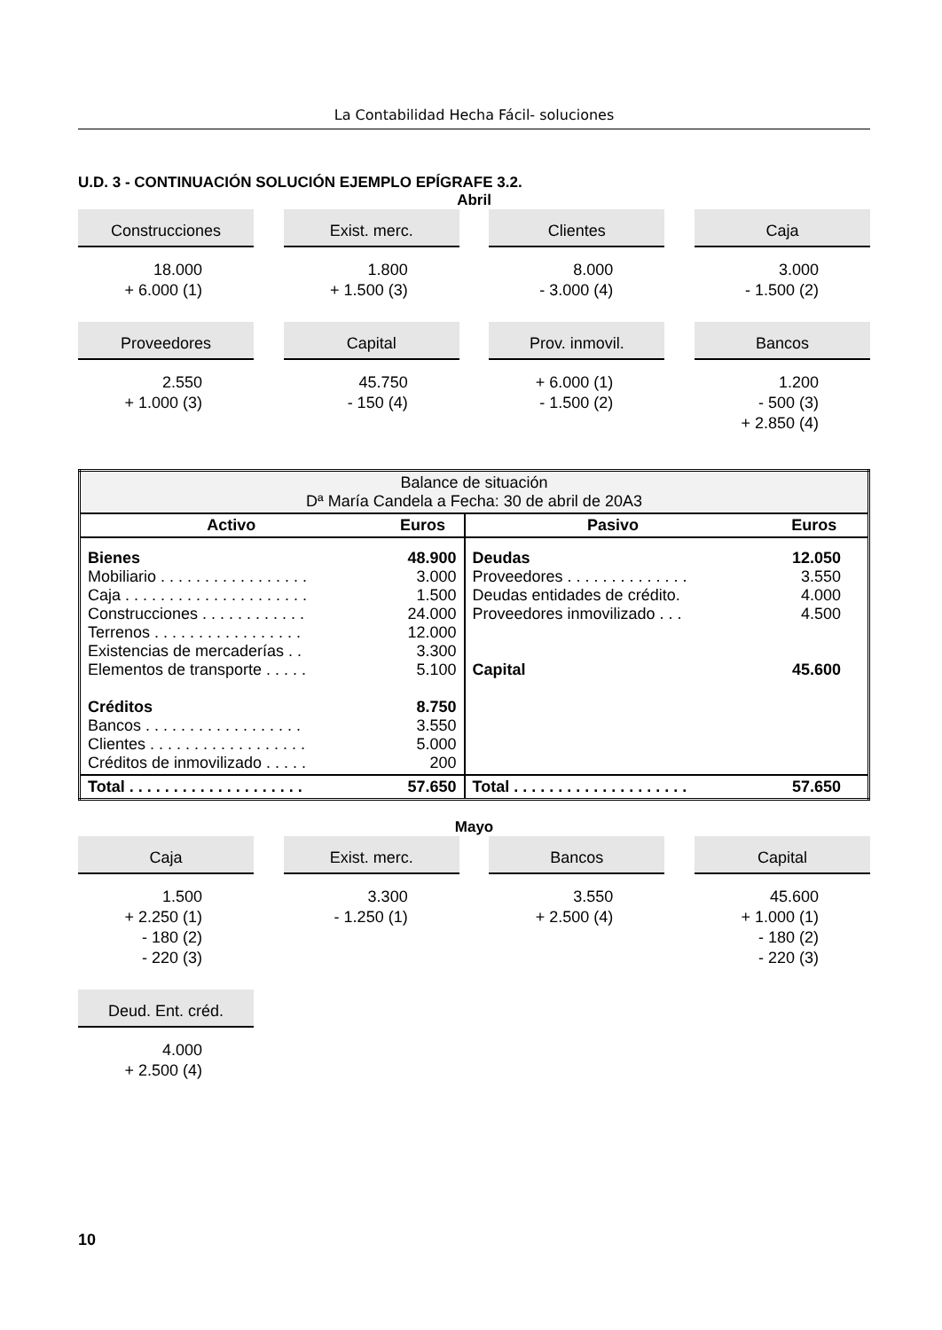La Contabilidad Hecha Fácil- soluciones
U.D. 3 - CONTINUACIÓN SOLUCIÓN EJEMPLO EPÍGRAFE 3.2.
Abril
Construcciones
18.000
+ 6.000 (1)
Exist. merc.
1.800
+ 1.500 (3)
Clientes
8.000
- 3.000 (4)
Caja
3.000
- 1.500 (2)
Proveedores
2.550
+ 1.000 (3)
Capital
45.750
- 150 (4)
Prov. inmovil.
+ 6.000 (1)
- 1.500 (2)
Bancos
1.200
- 500 (3)
+ 2.850 (4)
| Balance de situación Dª María Candela a Fecha: 30 de abril de 20A3 | | | |
| Activo | Euros | Pasivo | Euros |
| Bienes Mobiliario . . . . . . . . . . . . . . . . . Caja . . . . . . . . . . . . . . . . . . . . . Construcciones . . . . . . . . . . . . Terrenos . . . . . . . . . . . . . . . . . Existencias de mercaderías . . Elementos de transporte . . . . . Créditos Bancos . . . . . . . . . . . . . . . . . . Clientes . . . . . . . . . . . . . . . . . . Créditos de inmovilizado . . . . . | 48.900 3.000 1.500 24.000 12.000 3.300 5.100 8.750 3.550 5.000 200 | Deudas Proveedores . . . . . . . . . . . . . . Deudas entidades de crédito. Proveedores inmovilizado . . . Capital | 12.050 3.550 4.000 4.500 45.600 |
| Total . . . . . . . . . . . . . . . . . . . . | 57.650 | Total . . . . . . . . . . . . . . . . . . . . | 57.650 |
Mayo
Caja
1.500
+ 2.250 (1)
- 180 (2)
- 220 (3)
Exist. merc.
3.300
- 1.250 (1)
Bancos
3.550
+ 2.500 (4)
Capital
45.600
+ 1.000 (1)
- 180 (2)
- 220 (3)
Deud. Ent. créd.
4.000
+ 2.500 (4)
10